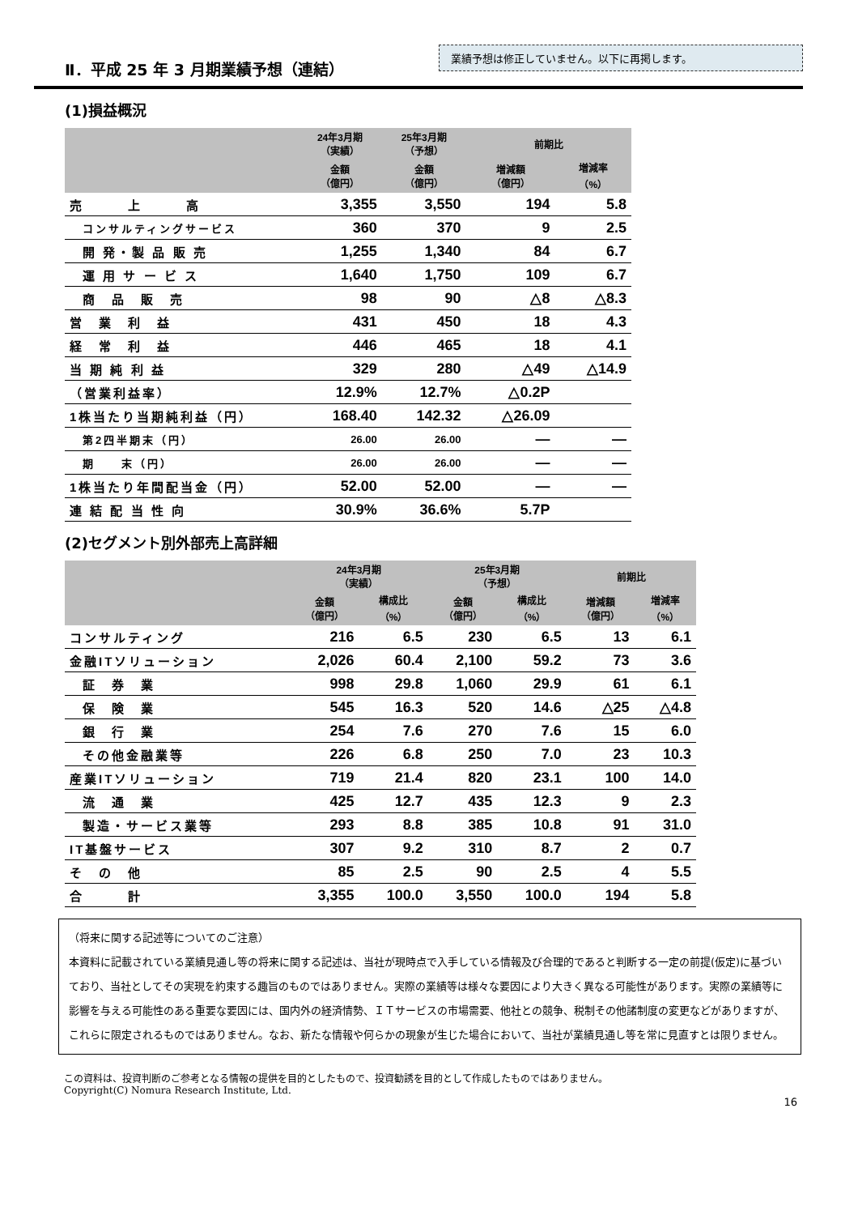Ⅱ．平成 25 年 3 月期業績予想（連結）
業績予想は修正していません。以下に再掲します。
(1)損益概況
| | 24年3月期 （実績） | 25年3月期 （予想） | 前期比 | |
| --- | --- | --- | --- | --- |
| | 金額 （億円） | 金額 （億円） | 増減額 （億円） | 増減率 （%） |
| 売 上 高 | 3,355 | 3,550 | 194 | 5.8 |
| コンサルティングサービス | 360 | 370 | 9 | 2.5 |
| 開 発・製 品 販 売 | 1,255 | 1,340 | 84 | 6.7 |
| 運 用 サ ー ビ ス | 1,640 | 1,750 | 109 | 6.7 |
| 商 品 販 売 | 98 | 90 | △8 | △8.3 |
| 営 業 利 益 | 431 | 450 | 18 | 4.3 |
| 経 常 利 益 | 446 | 465 | 18 | 4.1 |
| 当 期 純 利 益 | 329 | 280 | △49 | △14.9 |
| （営業利益率） | 12.9% | 12.7% | △0.2P | |
| 1株当たり当期純利益（円） | 168.40 | 142.32 | △26.09 | |
| 第2四半期末（円） | 26.00 | 26.00 | — | — |
| 期 末（円） | 26.00 | 26.00 | — | — |
| 1株当たり年間配当金（円） | 52.00 | 52.00 | — | — |
| 連 結 配 当 性 向 | 30.9% | 36.6% | 5.7P | |
(2)セグメント別外部売上高詳細
| | 24年3月期 （実績） | | 25年3月期 （予想） | | 前期比 | |
| --- | --- | --- | --- | --- | --- | --- |
| | 金額 （億円） | 構成比 （%） | 金額 （億円） | 構成比 （%） | 増減額 （億円） | 増減率 （%） |
| コンサルティング | 216 | 6.5 | 230 | 6.5 | 13 | 6.1 |
| 金融ITソリューション | 2,026 | 60.4 | 2,100 | 59.2 | 73 | 3.6 |
| 証 券 業 | 998 | 29.8 | 1,060 | 29.9 | 61 | 6.1 |
| 保 険 業 | 545 | 16.3 | 520 | 14.6 | △25 | △4.8 |
| 銀 行 業 | 254 | 7.6 | 270 | 7.6 | 15 | 6.0 |
| その他金融業等 | 226 | 6.8 | 250 | 7.0 | 23 | 10.3 |
| 産業ITソリューション | 719 | 21.4 | 820 | 23.1 | 100 | 14.0 |
| 流 通 業 | 425 | 12.7 | 435 | 12.3 | 9 | 2.3 |
| 製造・サービス業等 | 293 | 8.8 | 385 | 10.8 | 91 | 31.0 |
| IT基盤サービス | 307 | 9.2 | 310 | 8.7 | 2 | 0.7 |
| そ の 他 | 85 | 2.5 | 90 | 2.5 | 4 | 5.5 |
| 合 計 | 3,355 | 100.0 | 3,550 | 100.0 | 194 | 5.8 |
（将来に関する記述等についてのご注意）
本資料に記載されている業績見通し等の将来に関する記述は、当社が現時点で入手している情報及び合理的であると判断する一定の前提(仮定)に基づいており、当社としてその実現を約束する趣旨のものではありません。実際の業績等は様々な要因により大きく異なる可能性があります。実際の業績等に影響を与える可能性のある重要な要因には、国内外の経済情勢、ＩＴサービスの市場需要、他社との競争、税制その他諸制度の変更などがありますが、これらに限定されるものではありません。なお、新たな情報や何らかの現象が生じた場合において、当社が業績見通し等を常に見直すとは限りません。
この資料は、投資判断のご参考となる情報の提供を目的としたもので、投資勧誘を目的として作成したものではありません。
Copyright(C) Nomura Research Institute, Ltd.
16